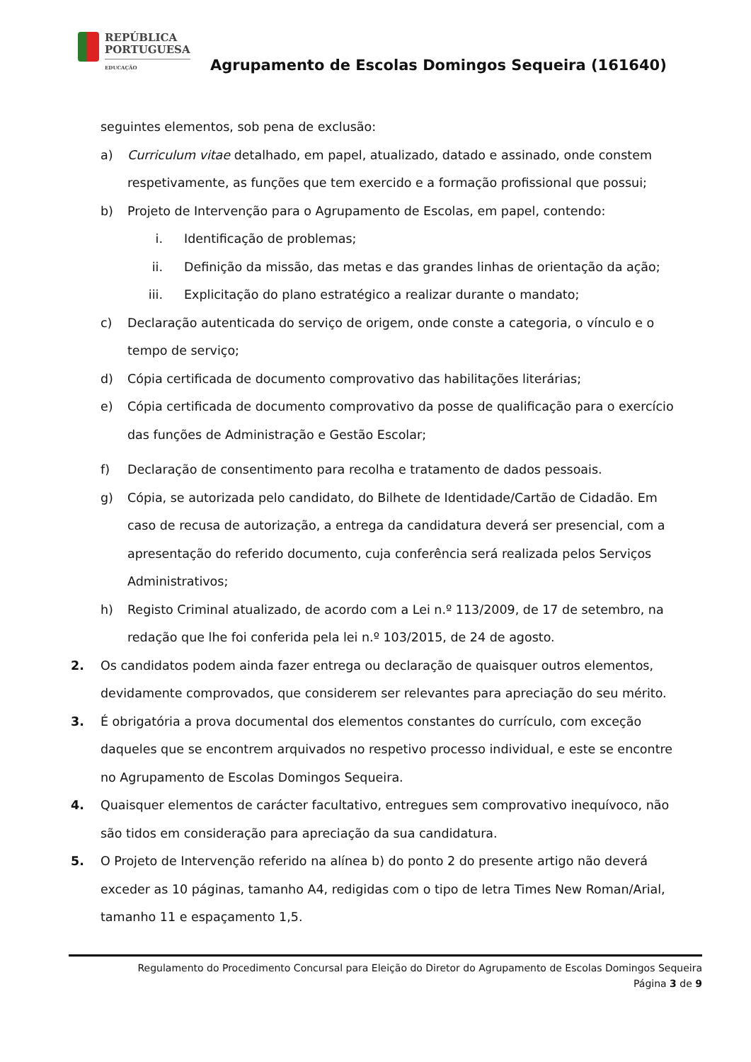REPÚBLICA
PORTUGUESA
EDUCAÇÃO
Agrupamento de Escolas Domingos Sequeira (161640)
seguintes elementos, sob pena de exclusão:
a) Curriculum vitae detalhado, em papel, atualizado, datado e assinado, onde constem respetivamente, as funções que tem exercido e a formação profissional que possui;
b) Projeto de Intervenção para o Agrupamento de Escolas, em papel, contendo:
i. Identificação de problemas;
ii. Definição da missão, das metas e das grandes linhas de orientação da ação;
iii. Explicitação do plano estratégico a realizar durante o mandato;
c) Declaração autenticada do serviço de origem, onde conste a categoria, o vínculo e o tempo de serviço;
d) Cópia certificada de documento comprovativo das habilitações literárias;
e) Cópia certificada de documento comprovativo da posse de qualificação para o exercício das funções de Administração e Gestão Escolar;
f) Declaração de consentimento para recolha e tratamento de dados pessoais.
g) Cópia, se autorizada pelo candidato, do Bilhete de Identidade/Cartão de Cidadão. Em caso de recusa de autorização, a entrega da candidatura deverá ser presencial, com a apresentação do referido documento, cuja conferência será realizada pelos Serviços Administrativos;
h) Registo Criminal atualizado, de acordo com a Lei n.º 113/2009, de 17 de setembro, na redação que lhe foi conferida pela lei n.º 103/2015, de 24 de agosto.
2. Os candidatos podem ainda fazer entrega ou declaração de quaisquer outros elementos, devidamente comprovados, que considerem ser relevantes para apreciação do seu mérito.
3. É obrigatória a prova documental dos elementos constantes do currículo, com exceção daqueles que se encontrem arquivados no respetivo processo individual, e este se encontre no Agrupamento de Escolas Domingos Sequeira.
4. Quaisquer elementos de carácter facultativo, entregues sem comprovativo inequívoco, não são tidos em consideração para apreciação da sua candidatura.
5. O Projeto de Intervenção referido na alínea b) do ponto 2 do presente artigo não deverá exceder as 10 páginas, tamanho A4, redigidas com o tipo de letra Times New Roman/Arial, tamanho 11 e espaçamento 1,5.
Regulamento do Procedimento Concursal para Eleição do Diretor do Agrupamento de Escolas Domingos Sequeira
Página 3 de 9